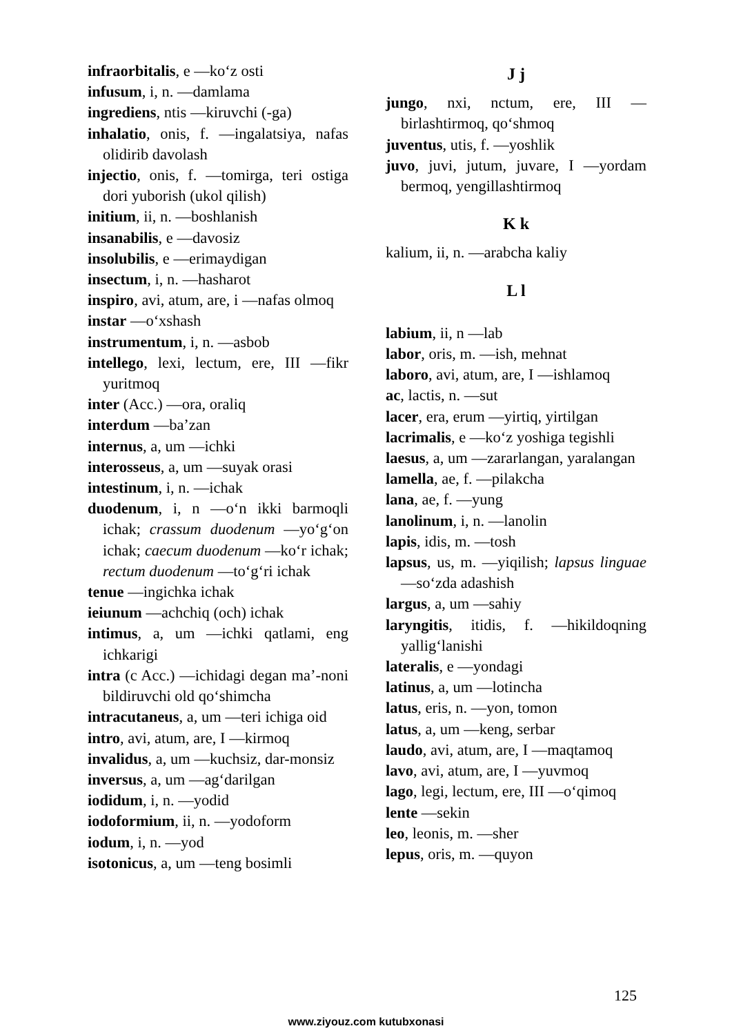infraorbitalis, e —ko‘z osti
infusum, i, n. —damlama
ingrediens, ntis —kiruvchi (-ga)
inhalatio, onis, f. —ingalatsiya, nafas olidirib davolash
injectio, onis, f. —tomirga, teri ostiga dori yuborish (ukol qilish)
initium, ii, n. —boshlanish
insanabilis, e —davosiz
insolubilis, e —erimaydigan
insectum, i, n. —hasharot
inspiro, avi, atum, are, i —nafas olmoq
instar —o‘xshash
instrumentum, i, n. —asbob
intellego, lexi, lectum, ere, III —fikr yuritmoq
inter (Acc.) —ora, oraliq
interdum —ba’zan
internus, a, um —ichki
interosseus, a, um —suyak orasi
intestinum, i, n. —ichak
duodenum, i, n —o‘n ikki barmoqli ichak; crassum duodenum —yo‘g‘on ichak; caecum duodenum —ko‘r ichak; rectum duodenum —to‘g‘ri ichak
tenue —ingichka ichak
ieiunum —achchiq (och) ichak
intimus, a, um —ichki qatlami, eng ichkarigi
intra (c Acc.) —ichidagi degan ma’-noni bildiruvchi old qo‘shimcha
intracutaneus, a, um —teri ichiga oid
intro, avi, atum, are, I —kirmoq
invalidus, a, um —kuchsiz, dar-monsiz
inversus, a, um —ag‘darilgan
iodidum, i, n. —yodid
iodoformium, ii, n. —yodoform
iodum, i, n. —yod
isotonicus, a, um —teng bosimli
J j
jungo, nxi, nctum, ere, III —birlashtirmoq, qo‘shmoq
juventus, utis, f. —yoshlik
juvo, juvi, jutum, juvare, I —yordam bermoq, yengillashtirmoq
K k
kalium, ii, n. —arabcha kaliy
L l
labium, ii, n —lab
labor, oris, m. —ish, mehnat
laboro, avi, atum, are, I —ishlamoq
ac, lactis, n. —sut
lacer, era, erum —yirtiq, yirtilgan
lacrimalis, e —ko‘z yoshiga tegishli
laesus, a, um —zararlangan, yaralangan
lamella, ae, f. —pilakcha
lana, ae, f. —yung
lanolinum, i, n. —lanolin
lapis, idis, m. —tosh
lapsus, us, m. —yiqilish; lapsus linguae —so‘zda adashish
largus, a, um —sahiy
laryngitis, itidis, f. —hikildoqning yallig‘lanishi
lateralis, e —yondagi
latinus, a, um —lotincha
latus, eris, n. —yon, tomon
latus, a, um —keng, serbar
laudo, avi, atum, are, I —maqtamoq
lavo, avi, atum, are, I —yuvmoq
lago, legi, lectum, ere, III —o‘qimoq
lente —sekin
leo, leonis, m. —sher
lepus, oris, m. —quyon
125
www.ziyouz.com kutubxonasi